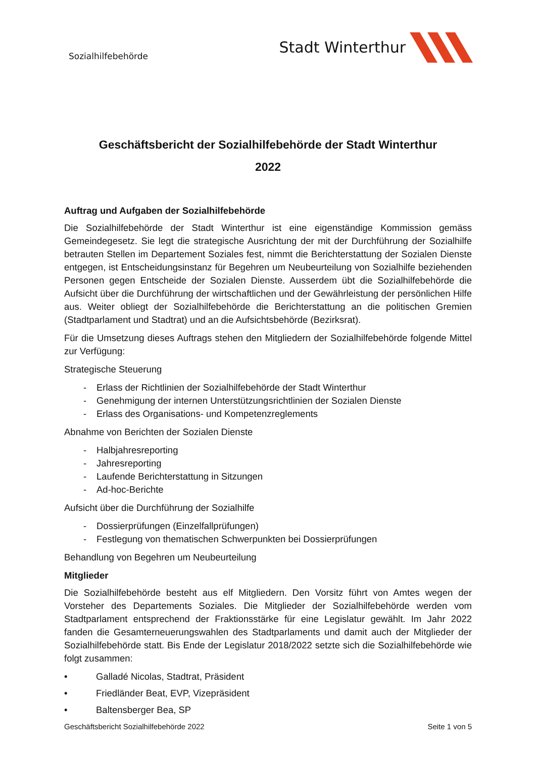Sozialhilfebehörde
Stadt Winterthur
Geschäftsbericht der Sozialhilfebehörde der Stadt Winterthur
2022
Auftrag und Aufgaben der Sozialhilfebehörde
Die Sozialhilfebehörde der Stadt Winterthur ist eine eigenständige Kommission gemäss Gemeindegesetz. Sie legt die strategische Ausrichtung der mit der Durchführung der Sozialhilfe betrauten Stellen im Departement Soziales fest, nimmt die Berichterstattung der Sozialen Dienste entgegen, ist Entscheidungsinstanz für Begehren um Neubeurteilung von Sozialhilfe beziehenden Personen gegen Entscheide der Sozialen Dienste. Ausserdem übt die Sozialhilfebehörde die Aufsicht über die Durchführung der wirtschaftlichen und der Gewährleistung der persönlichen Hilfe aus. Weiter obliegt der Sozialhilfebehörde die Berichterstattung an die politischen Gremien (Stadtparlament und Stadtrat) und an die Aufsichtsbehörde (Bezirksrat).
Für die Umsetzung dieses Auftrags stehen den Mitgliedern der Sozialhilfebehörde folgende Mittel zur Verfügung:
Strategische Steuerung
- Erlass der Richtlinien der Sozialhilfebehörde der Stadt Winterthur
- Genehmigung der internen Unterstützungsrichtlinien der Sozialen Dienste
- Erlass des Organisations- und Kompetenzreglements
Abnahme von Berichten der Sozialen Dienste
- Halbjahresreporting
- Jahresreporting
- Laufende Berichterstattung in Sitzungen
- Ad-hoc-Berichte
Aufsicht über die Durchführung der Sozialhilfe
- Dossierprüfungen (Einzelfallprüfungen)
- Festlegung von thematischen Schwerpunkten bei Dossierprüfungen
Behandlung von Begehren um Neubeurteilung
Mitglieder
Die Sozialhilfebehörde besteht aus elf Mitgliedern. Den Vorsitz führt von Amtes wegen der Vorsteher des Departements Soziales. Die Mitglieder der Sozialhilfebehörde werden vom Stadtparlament entsprechend der Fraktionsstärke für eine Legislatur gewählt. Im Jahr 2022 fanden die Gesamterneuerungswahlen des Stadtparlaments und damit auch der Mitglieder der Sozialhilfebehörde statt. Bis Ende der Legislatur 2018/2022 setzte sich die Sozialhilfebehörde wie folgt zusammen:
• Galladé Nicolas, Stadtrat, Präsident
• Friedländer Beat, EVP, Vizepräsident
• Baltensberger Bea, SP
Geschäftsbericht Sozialhilfebehörde 2022 Seite 1 von 5